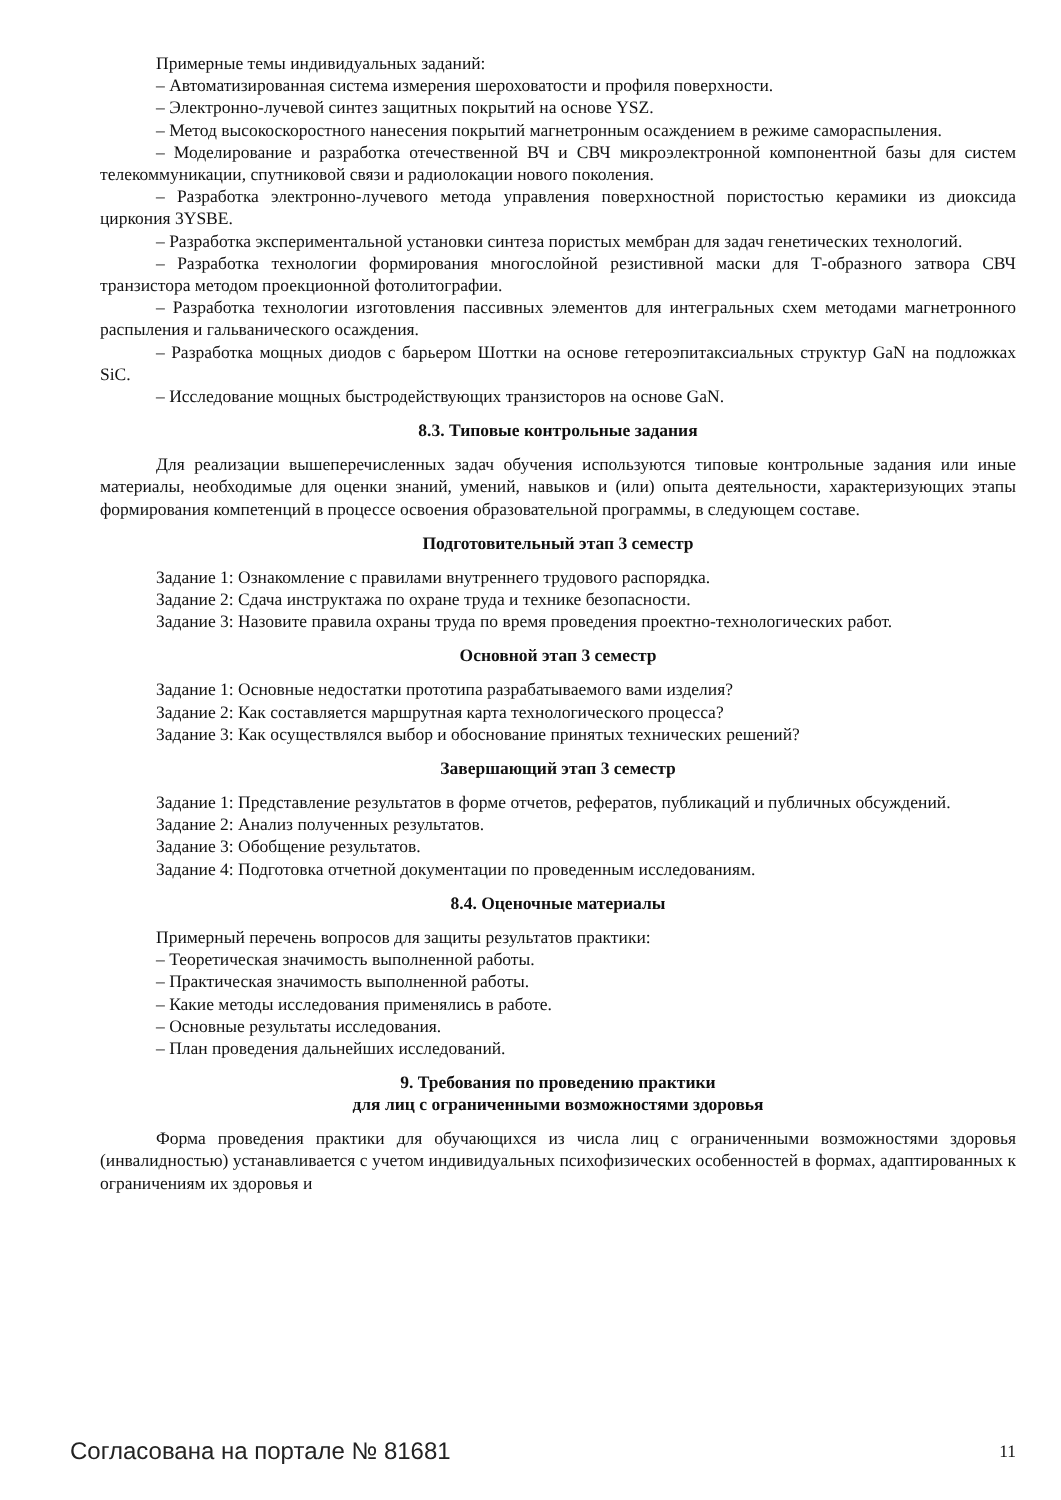Примерные темы индивидуальных заданий:
– Автоматизированная система измерения шероховатости и профиля поверхности.
– Электронно-лучевой синтез защитных покрытий на основе YSZ.
– Метод высокоскоростного нанесения покрытий магнетронным осаждением в режиме самораспыления.
– Моделирование и разработка отечественной ВЧ и СВЧ микроэлектронной компонентной базы для систем телекоммуникации, спутниковой связи и радиолокации нового поколения.
– Разработка электронно-лучевого метода управления поверхностной пористостью керамики из диоксида циркония 3YSBE.
– Разработка экспериментальной установки синтеза пористых мембран для задач генетических технологий.
– Разработка технологии формирования многослойной резистивной маски для Т-образного затвора СВЧ транзистора методом проекционной фотолитографии.
– Разработка технологии изготовления пассивных элементов для интегральных схем методами магнетронного распыления и гальванического осаждения.
– Разработка мощных диодов с барьером Шоттки на основе гетероэпитаксиальных структур GaN на подложках SiC.
– Исследование мощных быстродействующих транзисторов на основе GaN.
8.3. Типовые контрольные задания
Для реализации вышеперечисленных задач обучения используются типовые контрольные задания или иные материалы, необходимые для оценки знаний, умений, навыков и (или) опыта деятельности, характеризующих этапы формирования компетенций в процессе освоения образовательной программы, в следующем составе.
Подготовительный этап 3 семестр
Задание 1: Ознакомление с правилами внутреннего трудового распорядка.
Задание 2: Сдача инструктажа по охране труда и технике безопасности.
Задание 3: Назовите правила охраны труда по время проведения проектно-технологических работ.
Основной этап 3 семестр
Задание 1: Основные недостатки прототипа разрабатываемого вами изделия?
Задание 2: Как составляется маршрутная карта технологического процесса?
Задание 3: Как осуществлялся выбор и обоснование принятых технических решений?
Завершающий этап 3 семестр
Задание 1: Представление результатов в форме отчетов, рефератов, публикаций и публичных обсуждений.
Задание 2: Анализ полученных результатов.
Задание 3: Обобщение результатов.
Задание 4: Подготовка отчетной документации по проведенным исследованиям.
8.4. Оценочные материалы
Примерный перечень вопросов для защиты результатов практики:
– Теоретическая значимость выполненной работы.
– Практическая значимость выполненной работы.
– Какие методы исследования применялись в работе.
– Основные результаты исследования.
– План проведения дальнейших исследований.
9. Требования по проведению практики
для лиц с ограниченными возможностями здоровья
Форма проведения практики для обучающихся из числа лиц с ограниченными возможностями здоровья (инвалидностью) устанавливается с учетом индивидуальных психофизических особенностей в формах, адаптированных к ограничениям их здоровья и
Согласована на портале № 81681 11